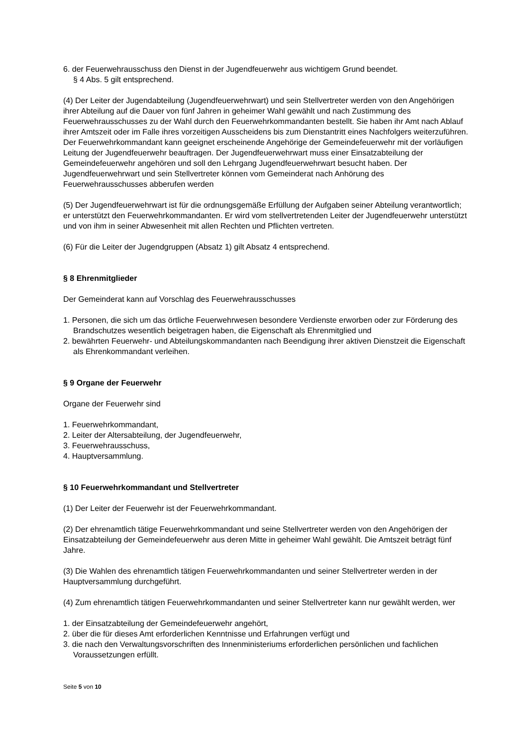6. der Feuerwehrausschuss den Dienst in der Jugendfeuerwehr aus wichtigem Grund beendet.
§ 4 Abs. 5 gilt entsprechend.
(4) Der Leiter der Jugendabteilung (Jugendfeuerwehrwart) und sein Stellvertreter werden von den Angehörigen ihrer Abteilung auf die Dauer von fünf Jahren in geheimer Wahl gewählt und nach Zustimmung des Feuerwehrausschusses zu der Wahl durch den Feuerwehrkommandanten bestellt. Sie haben ihr Amt nach Ablauf ihrer Amtszeit oder im Falle ihres vorzeitigen Ausscheidens bis zum Dienstantritt eines Nachfolgers weiterzuführen. Der Feuerwehrkommandant kann geeignet erscheinende Angehörige der Gemeindefeuerwehr mit der vorläufigen Leitung der Jugendfeuerwehr beauftragen. Der Jugendfeuerwehrwart muss einer Einsatzabteilung der Gemeindefeuerwehr angehören und soll den Lehrgang Jugendfeuerwehrwart besucht haben. Der Jugendfeuerwehrwart und sein Stellvertreter können vom Gemeinderat nach Anhörung des Feuerwehrausschusses abberufen werden
(5) Der Jugendfeuerwehrwart ist für die ordnungsgemäße Erfüllung der Aufgaben seiner Abteilung verantwortlich; er unterstützt den Feuerwehrkommandanten. Er wird vom stellvertretenden Leiter der Jugendfeuerwehr unterstützt und von ihm in seiner Abwesenheit mit allen Rechten und Pflichten vertreten.
(6) Für die Leiter der Jugendgruppen (Absatz 1) gilt Absatz 4 entsprechend.
§ 8 Ehrenmitglieder
Der Gemeinderat kann auf Vorschlag des Feuerwehrausschusses
1. Personen, die sich um das örtliche Feuerwehrwesen besondere Verdienste erworben oder zur Förderung des Brandschutzes wesentlich beigetragen haben, die Eigenschaft als Ehrenmitglied und
2. bewährten Feuerwehr- und Abteilungskommandanten nach Beendigung ihrer aktiven Dienstzeit die Eigenschaft als Ehrenkommandant verleihen.
§ 9 Organe der Feuerwehr
Organe der Feuerwehr sind
1. Feuerwehrkommandant,
2. Leiter der Altersabteilung, der Jugendfeuerwehr,
3. Feuerwehrausschuss,
4. Hauptversammlung.
§ 10 Feuerwehrkommandant und Stellvertreter
(1) Der Leiter der Feuerwehr ist der Feuerwehrkommandant.
(2) Der ehrenamtlich tätige Feuerwehrkommandant und seine Stellvertreter werden von den Angehörigen der Einsatzabteilung der Gemeindefeuerwehr aus deren Mitte in geheimer Wahl gewählt. Die Amtszeit beträgt fünf Jahre.
(3) Die Wahlen des ehrenamtlich tätigen Feuerwehrkommandanten und seiner Stellvertreter werden in der Hauptversammlung durchgeführt.
(4) Zum ehrenamtlich tätigen Feuerwehrkommandanten und seiner Stellvertreter kann nur gewählt werden, wer
1. der Einsatzabteilung der Gemeindefeuerwehr angehört,
2. über die für dieses Amt erforderlichen Kenntnisse und Erfahrungen verfügt und
3. die nach den Verwaltungsvorschriften des Innenministeriums erforderlichen persönlichen und fachlichen Voraussetzungen erfüllt.
Seite 5 von 10